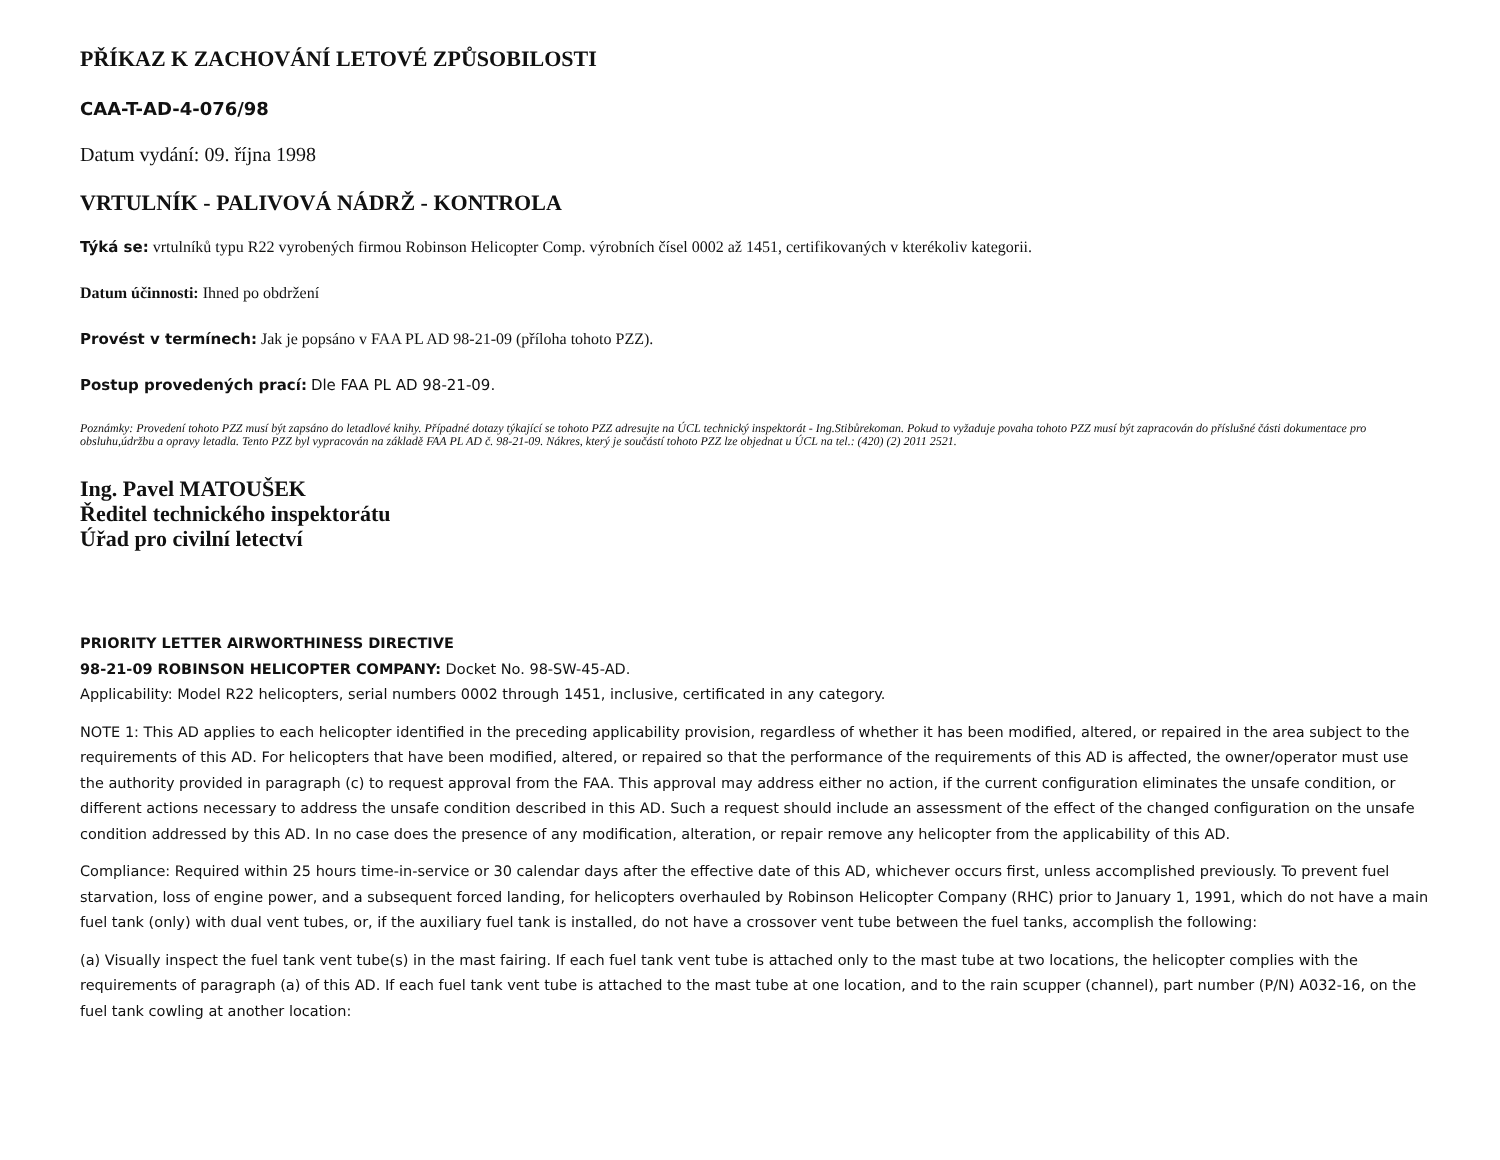PŘÍKAZ K ZACHOVÁNÍ LETOVÉ ZPŮSOBILOSTI
CAA-T-AD-4-076/98
Datum vydání: 09. října 1998
VRTULNÍK - PALIVOVÁ NÁDRŽ - KONTROLA
Týká se: vrtulníků typu R22 vyrobených firmou Robinson Helicopter Comp. výrobních čísel 0002 až 1451, certifikovaných v kterékoliv kategorii.
Datum účinnosti: Ihned po obdržení
Provést v termínech: Jak je popsáno v FAA PL AD 98-21-09 (příloha tohoto PZZ).
Postup provedených prací: Dle FAA PL AD 98-21-09.
Poznámky: Provedení tohoto PZZ musí být zapsáno do letadlové knihy. Případné dotazy týkající se tohoto PZZ adresujte na ÚCL technický inspektorát - Ing.Stibůrekoman. Pokud to vyžaduje povaha tohoto PZZ musí být zapracován do příslušné části dokumentace pro obsluhu,údržbu a opravy letadla. Tento PZZ byl vypracován na základě FAA PL AD č. 98-21-09. Nákres, který je součástí tohoto PZZ lze objednat u ÚCL na tel.: (420) (2) 2011 2521.
Ing. Pavel MATOUŠEK
Ředitel technického inspektorátu
Úřad pro civilní letectví
PRIORITY LETTER AIRWORTHINESS DIRECTIVE
98-21-09 ROBINSON HELICOPTER COMPANY: Docket No. 98-SW-45-AD.
Applicability: Model R22 helicopters, serial numbers 0002 through 1451, inclusive, certificated in any category.
NOTE 1: This AD applies to each helicopter identified in the preceding applicability provision, regardless of whether it has been modified, altered, or repaired in the area subject to the requirements of this AD. For helicopters that have been modified, altered, or repaired so that the performance of the requirements of this AD is affected, the owner/operator must use the authority provided in paragraph (c) to request approval from the FAA. This approval may address either no action, if the current configuration eliminates the unsafe condition, or different actions necessary to address the unsafe condition described in this AD. Such a request should include an assessment of the effect of the changed configuration on the unsafe condition addressed by this AD. In no case does the presence of any modification, alteration, or repair remove any helicopter from the applicability of this AD.
Compliance: Required within 25 hours time-in-service or 30 calendar days after the effective date of this AD, whichever occurs first, unless accomplished previously. To prevent fuel starvation, loss of engine power, and a subsequent forced landing, for helicopters overhauled by Robinson Helicopter Company (RHC) prior to January 1, 1991, which do not have a main fuel tank (only) with dual vent tubes, or, if the auxiliary fuel tank is installed, do not have a crossover vent tube between the fuel tanks, accomplish the following:
(a) Visually inspect the fuel tank vent tube(s) in the mast fairing. If each fuel tank vent tube is attached only to the mast tube at two locations, the helicopter complies with the requirements of paragraph (a) of this AD. If each fuel tank vent tube is attached to the mast tube at one location, and to the rain scupper (channel), part number (P/N) A032-16, on the fuel tank cowling at another location: